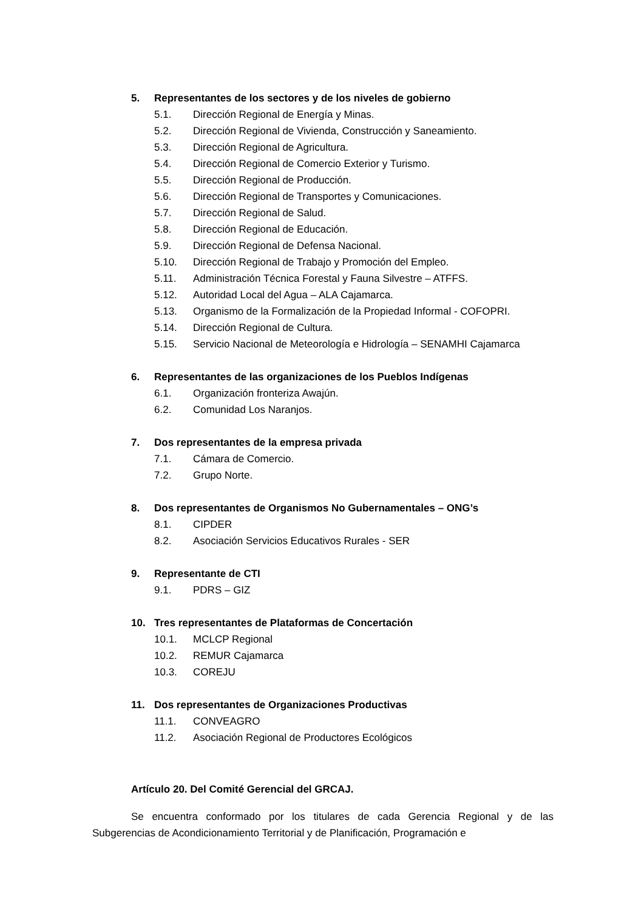5. Representantes de los sectores y de los niveles de gobierno
5.1. Dirección Regional de Energía y Minas.
5.2. Dirección Regional de Vivienda, Construcción y Saneamiento.
5.3. Dirección Regional de Agricultura.
5.4. Dirección Regional de Comercio Exterior y Turismo.
5.5. Dirección Regional de Producción.
5.6. Dirección Regional de Transportes y Comunicaciones.
5.7. Dirección Regional de Salud.
5.8. Dirección Regional de Educación.
5.9. Dirección Regional de Defensa Nacional.
5.10. Dirección Regional de Trabajo y Promoción del Empleo.
5.11. Administración Técnica Forestal y Fauna Silvestre – ATFFS.
5.12. Autoridad Local del Agua – ALA Cajamarca.
5.13. Organismo de la Formalización de la Propiedad Informal - COFOPRI.
5.14. Dirección Regional de Cultura.
5.15. Servicio Nacional de Meteorología e Hidrología – SENAMHI Cajamarca
6. Representantes de las organizaciones de los Pueblos Indígenas
6.1. Organización fronteriza Awajún.
6.2. Comunidad Los Naranjos.
7. Dos representantes de la empresa privada
7.1. Cámara de Comercio.
7.2. Grupo Norte.
8. Dos representantes de Organismos No Gubernamentales – ONG’s
8.1. CIPDER
8.2. Asociación Servicios Educativos Rurales - SER
9. Representante de CTI
9.1. PDRS – GIZ
10. Tres representantes de Plataformas de Concertación
10.1. MCLCP Regional
10.2. REMUR Cajamarca
10.3. COREJU
11. Dos representantes de Organizaciones Productivas
11.1. CONVEAGRO
11.2. Asociación Regional de Productores Ecológicos
Artículo 20. Del Comité Gerencial del GRCAJ.
Se encuentra conformado por los titulares de cada Gerencia Regional y de las Subgerencias de Acondicionamiento Territorial y de Planificación, Programación e